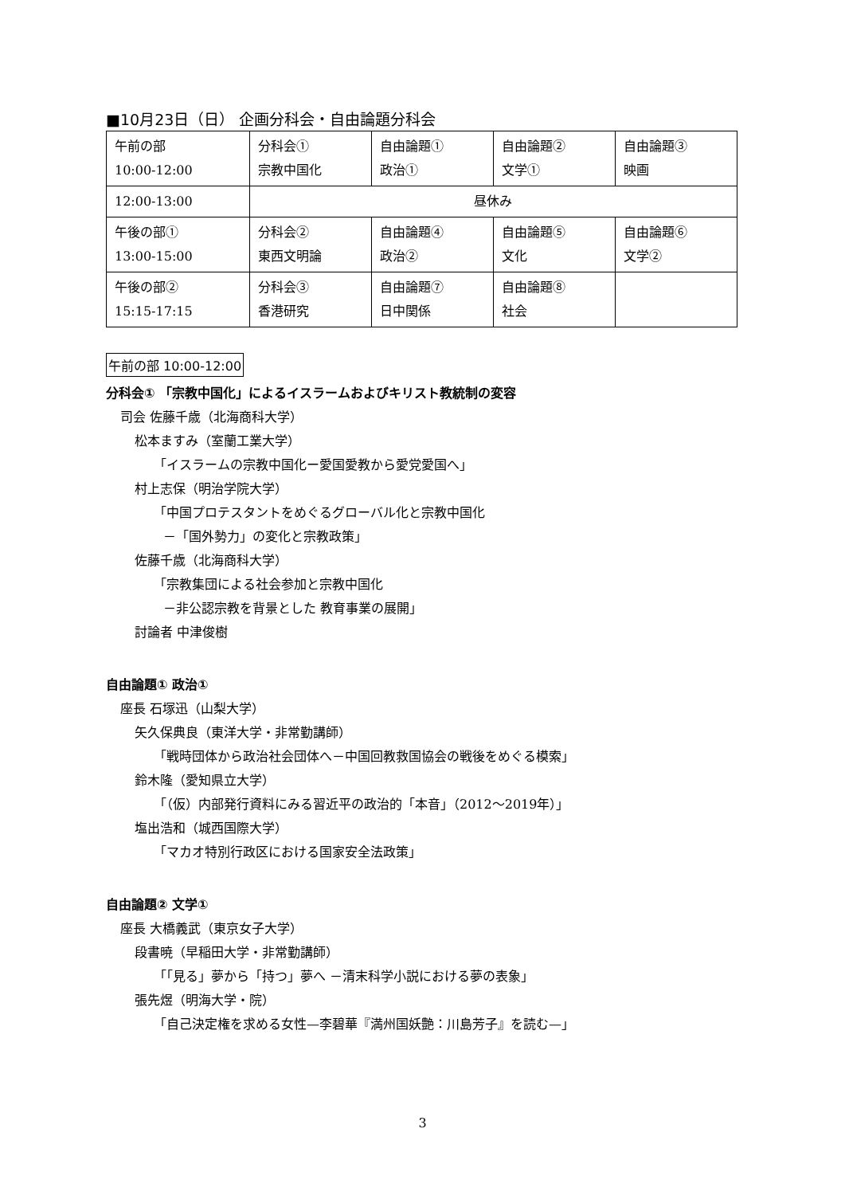■10月23日（日） 企画分科会・自由論題分科会
| 午前の部 10:00-12:00 | 分科会① 宗教中国化 | 自由論題① 政治① | 自由論題② 文学① | 自由論題③ 映画 |
| 12:00-13:00 | 昼休み | | | |
| 午後の部① 13:00-15:00 | 分科会② 東西文明論 | 自由論題④ 政治② | 自由論題⑤ 文化 | 自由論題⑥ 文学② |
| 午後の部② 15:15-17:15 | 分科会③ 香港研究 | 自由論題⑦ 日中関係 | 自由論題⑧ 社会 | |
午前の部 10:00-12:00
分科会① 「宗教中国化」によるイスラームおよびキリスト教統制の変容
司会 佐藤千歳（北海商科大学）
松本ますみ（室蘭工業大学）
「イスラームの宗教中国化ー愛国愛教から愛党愛国へ」
村上志保（明治学院大学）
「中国プロテスタントをめぐるグローバル化と宗教中国化
－「国外勢力」の変化と宗教政策」
佐藤千歳（北海商科大学）
「宗教集団による社会参加と宗教中国化
－非公認宗教を背景とした 教育事業の展開」
討論者 中津俊樹
自由論題① 政治①
座長 石塚迅（山梨大学）
矢久保典良（東洋大学・非常勤講師）
「戦時団体から政治社会団体へ－中国回教救国協会の戦後をめぐる模索」
鈴木隆（愛知県立大学）
「（仮）内部発行資料にみる習近平の政治的「本音」（2012～2019年）」
塩出浩和（城西国際大学）
「マカオ特別行政区における国家安全法政策」
自由論題② 文学①
座長 大橋義武（東京女子大学）
段書暁（早稲田大学・非常勤講師）
「「見る」夢から「持つ」夢へ －清末科学小説における夢の表象」
張先煜（明海大学・院）
「自己決定権を求める女性—李碧華『満州国妖艶：川島芳子』を読む—」
3